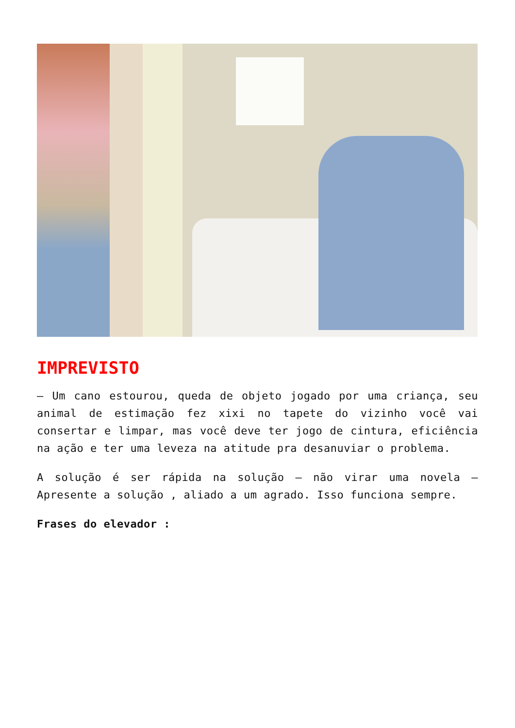IMPREVISTO
– Um cano estourou, queda de objeto jogado por uma criança, seu animal de estimação fez xixi no tapete do vizinho você vai consertar e limpar, mas você deve ter jogo de cintura, eficiência na ação e ter uma leveza na atitude pra desanuviar o problema.
A solução é ser rápida na solução – não virar uma novela – Apresente a solução , aliado a um agrado. Isso funciona sempre.
Frases do elevador :